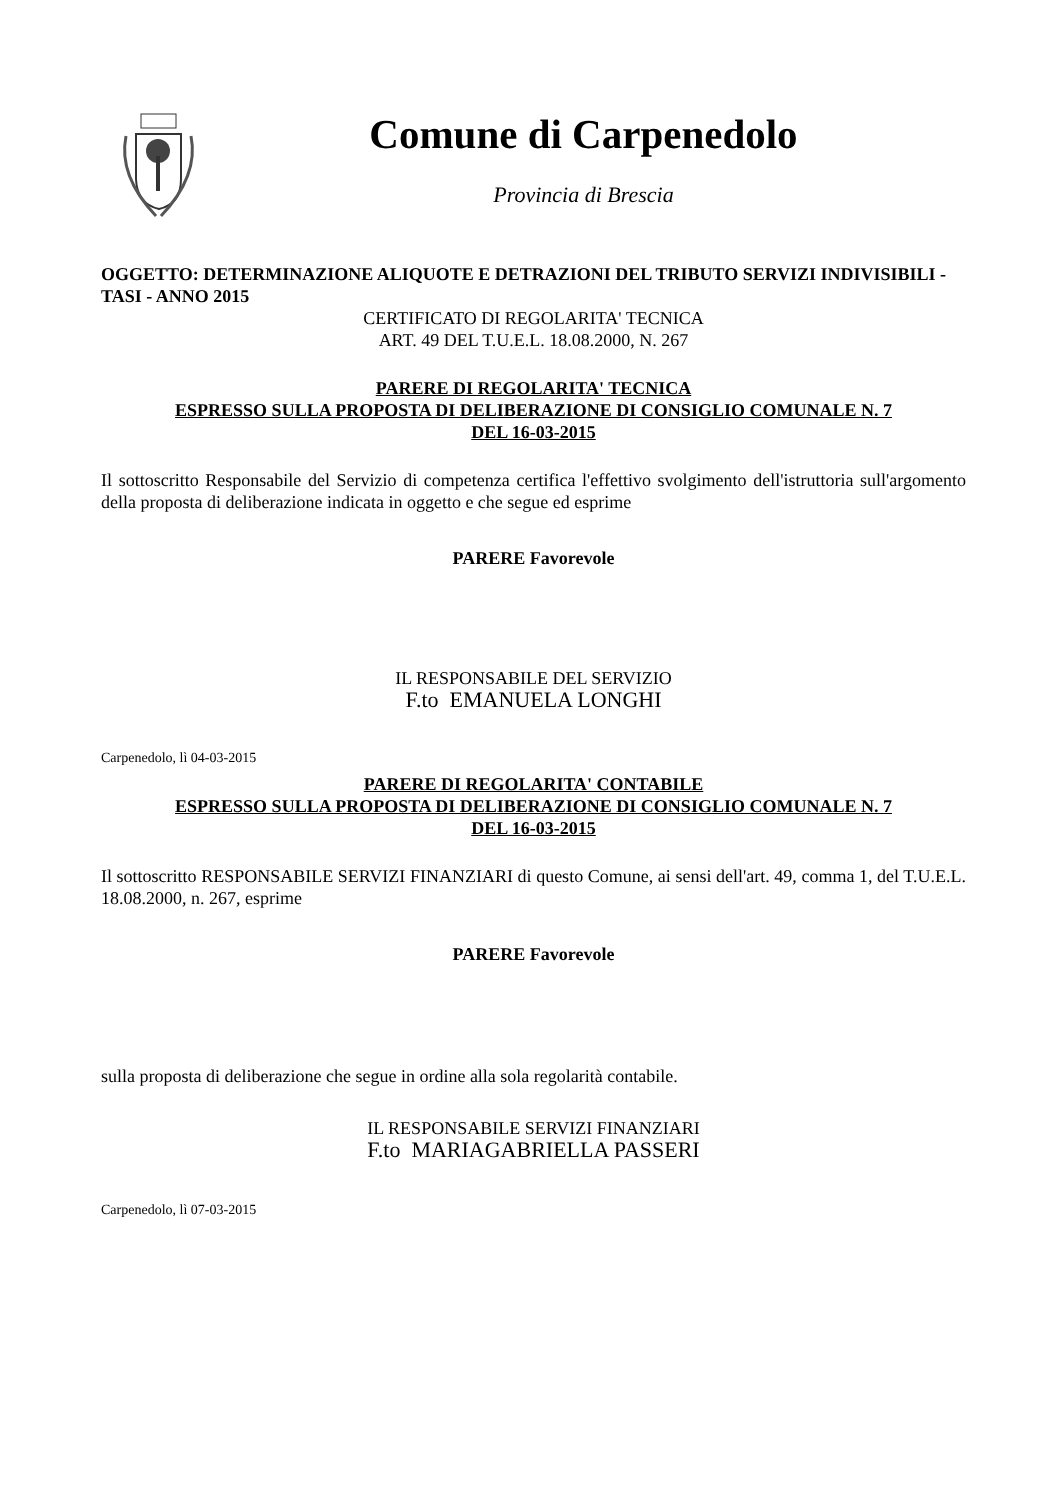Comune di Carpenedolo
Provincia di Brescia
OGGETTO: DETERMINAZIONE ALIQUOTE E DETRAZIONI DEL TRIBUTO SERVIZI INDIVISIBILI - TASI - ANNO 2015
CERTIFICATO DI REGOLARITA' TECNICA
ART. 49 DEL T.U.E.L. 18.08.2000, N. 267
PARERE DI REGOLARITA' TECNICA
ESPRESSO SULLA PROPOSTA DI DELIBERAZIONE DI CONSIGLIO COMUNALE N. 7
DEL 16-03-2015
Il sottoscritto Responsabile del Servizio di competenza certifica l'effettivo svolgimento dell'istruttoria sull'argomento della proposta di deliberazione indicata in oggetto e che segue ed esprime
PARERE Favorevole
IL RESPONSABILE DEL SERVIZIO
F.to EMANUELA LONGHI
Carpenedolo, lì 04-03-2015
PARERE DI REGOLARITA' CONTABILE
ESPRESSO SULLA PROPOSTA DI DELIBERAZIONE DI CONSIGLIO COMUNALE N. 7
DEL 16-03-2015
Il sottoscritto RESPONSABILE SERVIZI FINANZIARI di questo Comune, ai sensi dell'art. 49, comma 1, del T.U.E.L. 18.08.2000, n. 267, esprime
PARERE Favorevole
sulla proposta di deliberazione che segue in ordine alla sola regolarità contabile.
IL RESPONSABILE SERVIZI FINANZIARI
F.to MARIAGABRIELLA PASSERI
Carpenedolo, lì 07-03-2015